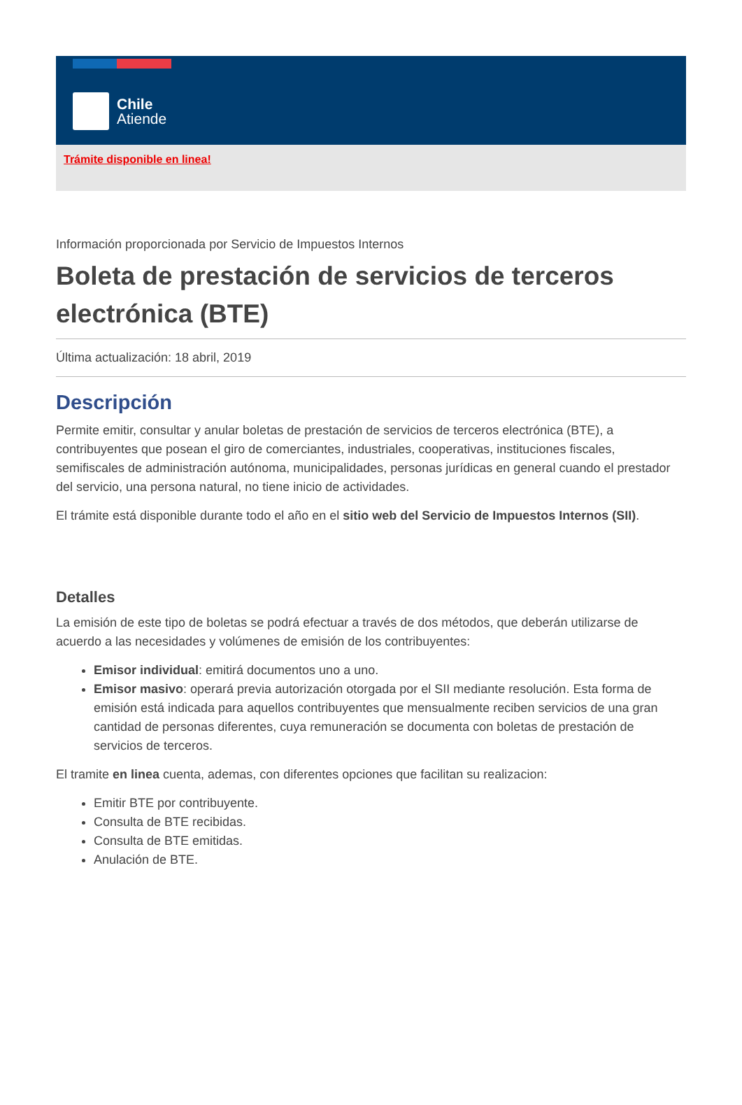Chile
Atiende
Trámite disponible en linea!
Información proporcionada por Servicio de Impuestos Internos
Boleta de prestación de servicios de terceros electrónica (BTE)
Última actualización: 18 abril, 2019
Descripción
Permite emitir, consultar y anular boletas de prestación de servicios de terceros electrónica (BTE), a contribuyentes que posean el giro de comerciantes, industriales, cooperativas, instituciones fiscales, semifiscales de administración autónoma, municipalidades, personas jurídicas en general cuando el prestador del servicio, una persona natural, no tiene inicio de actividades.
El trámite está disponible durante todo el año en el sitio web del Servicio de Impuestos Internos (SII).
Detalles
La emisión de este tipo de boletas se podrá efectuar a través de dos métodos, que deberán utilizarse de acuerdo a las necesidades y volúmenes de emisión de los contribuyentes:
Emisor individual: emitirá documentos uno a uno.
Emisor masivo: operará previa autorización otorgada por el SII mediante resolución. Esta forma de emisión está indicada para aquellos contribuyentes que mensualmente reciben servicios de una gran cantidad de personas diferentes, cuya remuneración se documenta con boletas de prestación de servicios de terceros.
El tramite en linea cuenta, ademas, con diferentes opciones que facilitan su realizacion:
Emitir BTE por contribuyente.
Consulta de BTE recibidas.
Consulta de BTE emitidas.
Anulación de BTE.